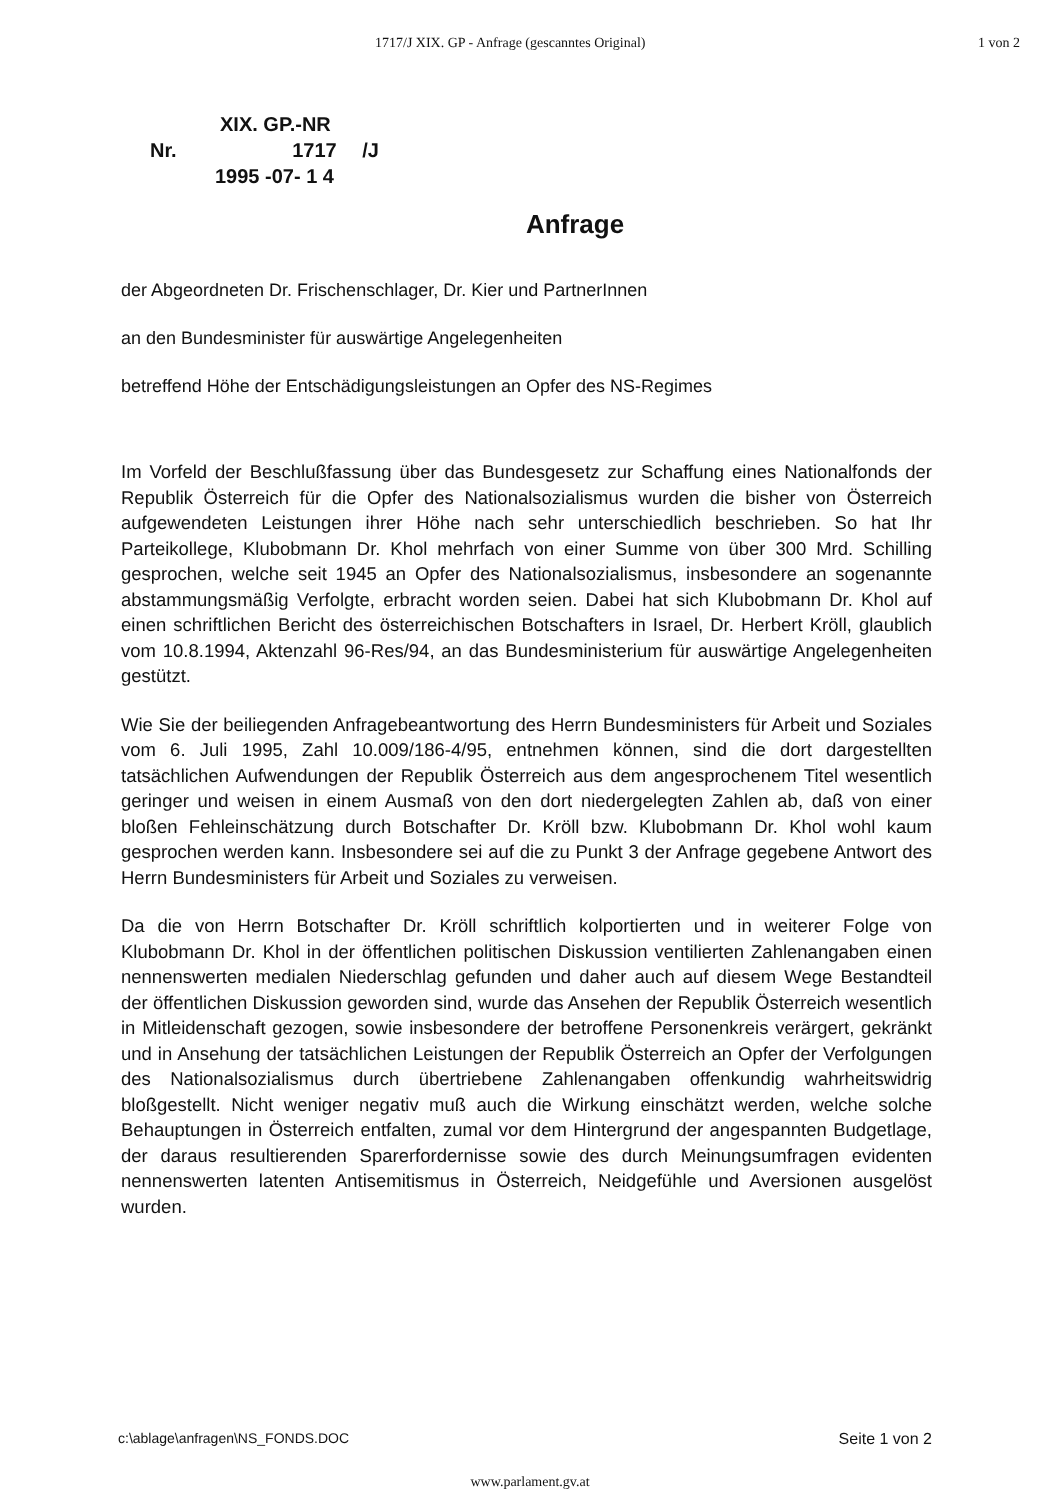1717/J XIX. GP - Anfrage (gescanntes Original) 1 von 2
XIX. GP.-NR
Nr. 1717 /J
1995 -07- 1 4
Anfrage
der Abgeordneten Dr. Frischenschlager, Dr. Kier und PartnerInnen
an den Bundesminister für auswärtige Angelegenheiten
betreffend Höhe der Entschädigungsleistungen an Opfer des NS-Regimes
Im Vorfeld der Beschlußfassung über das Bundesgesetz zur Schaffung eines Nationalfonds der Republik Österreich für die Opfer des Nationalsozialismus wurden die bisher von Österreich aufgewendeten Leistungen ihrer Höhe nach sehr unterschiedlich beschrieben. So hat Ihr Parteikollege, Klubobmann Dr. Khol mehrfach von einer Summe von über 300 Mrd. Schilling gesprochen, welche seit 1945 an Opfer des Nationalsozialismus, insbesondere an sogenannte abstammungsmäßig Verfolgte, erbracht worden seien. Dabei hat sich Klubobmann Dr. Khol auf einen schriftlichen Bericht des österreichischen Botschafters in Israel, Dr. Herbert Kröll, glaublich vom 10.8.1994, Aktenzahl 96-Res/94, an das Bundesministerium für auswärtige Angelegenheiten gestützt.
Wie Sie der beiliegenden Anfragebeantwortung des Herrn Bundesministers für Arbeit und Soziales vom 6. Juli 1995, Zahl 10.009/186-4/95, entnehmen können, sind die dort dargestellten tatsächlichen Aufwendungen der Republik Österreich aus dem angesprochenem Titel wesentlich geringer und weisen in einem Ausmaß von den dort niedergelegten Zahlen ab, daß von einer bloßen Fehleinschätzung durch Botschafter Dr. Kröll bzw. Klubobmann Dr. Khol wohl kaum gesprochen werden kann. Insbesondere sei auf die zu Punkt 3 der Anfrage gegebene Antwort des Herrn Bundesministers für Arbeit und Soziales zu verweisen.
Da die von Herrn Botschafter Dr. Kröll schriftlich kolportierten und in weiterer Folge von Klubobmann Dr. Khol in der öffentlichen politischen Diskussion ventilierten Zahlenangaben einen nennenswerten medialen Niederschlag gefunden und daher auch auf diesem Wege Bestandteil der öffentlichen Diskussion geworden sind, wurde das Ansehen der Republik Österreich wesentlich in Mitleidenschaft gezogen, sowie insbesondere der betroffene Personenkreis verärgert, gekränkt und in Ansehung der tatsächlichen Leistungen der Republik Österreich an Opfer der Verfolgungen des Nationalsozialismus durch übertriebene Zahlenangaben offenkundig wahrheitswidrig bloßgestellt. Nicht weniger negativ muß auch die Wirkung einschätzt werden, welche solche Behauptungen in Österreich entfalten, zumal vor dem Hintergrund der angespannten Budgetlage, der daraus resultierenden Sparerfordernisse sowie des durch Meinungsumfragen evidenten nennenswerten latenten Antisemitismus in Österreich, Neidgefühle und Aversionen ausgelöst wurden.
c:\ablage\anfragen\NS_FONDS.DOC Seite 1 von 2
www.parlament.gv.at